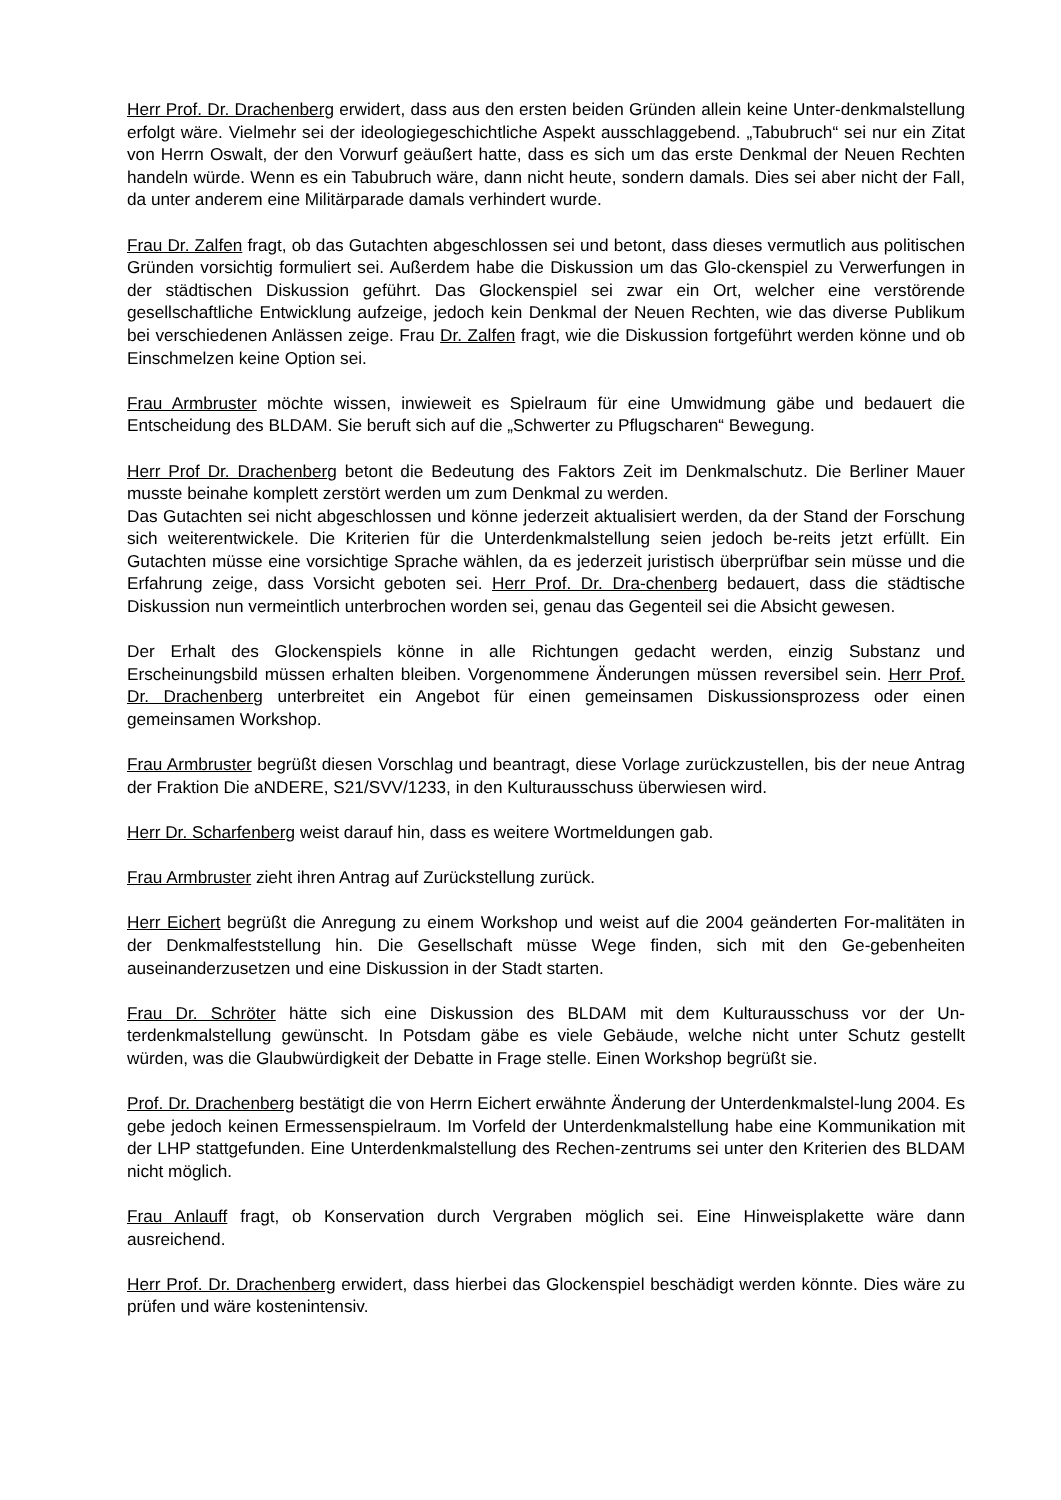Herr Prof. Dr. Drachenberg erwidert, dass aus den ersten beiden Gründen allein keine Unter-denkmalstellung erfolgt wäre. Vielmehr sei der ideologiegeschichtliche Aspekt ausschlaggebend. „Tabubruch“ sei nur ein Zitat von Herrn Oswalt, der den Vorwurf geäußert hatte, dass es sich um das erste Denkmal der Neuen Rechten handeln würde. Wenn es ein Tabubruch wäre, dann nicht heute, sondern damals. Dies sei aber nicht der Fall, da unter anderem eine Militärparade damals verhindert wurde.
Frau Dr. Zalfen fragt, ob das Gutachten abgeschlossen sei und betont, dass dieses vermutlich aus politischen Gründen vorsichtig formuliert sei. Außerdem habe die Diskussion um das Glo-ckenspiel zu Verwerfungen in der städtischen Diskussion geführt. Das Glockenspiel sei zwar ein Ort, welcher eine verstörende gesellschaftliche Entwicklung aufzeige, jedoch kein Denkmal der Neuen Rechten, wie das diverse Publikum bei verschiedenen Anlässen zeige. Frau Dr. Zalfen fragt, wie die Diskussion fortgeführt werden könne und ob Einschmelzen keine Option sei.
Frau Armbruster möchte wissen, inwieweit es Spielraum für eine Umwidmung gäbe und bedauert die Entscheidung des BLDAM. Sie beruft sich auf die „Schwerter zu Pflugscharen“ Bewegung.
Herr Prof Dr. Drachenberg betont die Bedeutung des Faktors Zeit im Denkmalschutz. Die Berliner Mauer musste beinahe komplett zerstört werden um zum Denkmal zu werden.
Das Gutachten sei nicht abgeschlossen und könne jederzeit aktualisiert werden, da der Stand der Forschung sich weiterentwickele. Die Kriterien für die Unterdenkmalstellung seien jedoch be-reits jetzt erfüllt. Ein Gutachten müsse eine vorsichtige Sprache wählen, da es jederzeit juristisch überprüfbar sein müsse und die Erfahrung zeige, dass Vorsicht geboten sei. Herr Prof. Dr. Dra-chenberg bedauert, dass die städtische Diskussion nun vermeintlich unterbrochen worden sei, genau das Gegenteil sei die Absicht gewesen.
Der Erhalt des Glockenspiels könne in alle Richtungen gedacht werden, einzig Substanz und Erscheinungsbild müssen erhalten bleiben. Vorgenommene Änderungen müssen reversibel sein. Herr Prof. Dr. Drachenberg unterbreitet ein Angebot für einen gemeinsamen Diskussionsprozess oder einen gemeinsamen Workshop.
Frau Armbruster begrüßt diesen Vorschlag und beantragt, diese Vorlage zurückzustellen, bis der neue Antrag der Fraktion Die aNDERE, S21/SVV/1233, in den Kulturausschuss überwiesen wird.
Herr Dr. Scharfenberg weist darauf hin, dass es weitere Wortmeldungen gab.
Frau Armbruster zieht ihren Antrag auf Zurückstellung zurück.
Herr Eichert begrüßt die Anregung zu einem Workshop und weist auf die 2004 geänderten For-malitäten in der Denkmalfeststellung hin. Die Gesellschaft müsse Wege finden, sich mit den Ge-gebenheiten auseinanderzusetzen und eine Diskussion in der Stadt starten.
Frau Dr. Schröter hätte sich eine Diskussion des BLDAM mit dem Kulturausschuss vor der Un-terdenkmalstellung gewünscht. In Potsdam gäbe es viele Gebäude, welche nicht unter Schutz gestellt würden, was die Glaubwürdigkeit der Debatte in Frage stelle. Einen Workshop begrüßt sie.
Prof. Dr. Drachenberg bestätigt die von Herrn Eichert erwähnte Änderung der Unterdenkmalstel-lung 2004. Es gebe jedoch keinen Ermessenspielraum. Im Vorfeld der Unterdenkmalstellung habe eine Kommunikation mit der LHP stattgefunden. Eine Unterdenkmalstellung des Rechen-zentrums sei unter den Kriterien des BLDAM nicht möglich.
Frau Anlauff fragt, ob Konservation durch Vergraben möglich sei. Eine Hinweisplakette wäre dann ausreichend.
Herr Prof. Dr. Drachenberg erwidert, dass hierbei das Glockenspiel beschädigt werden könnte. Dies wäre zu prüfen und wäre kostenintensiv.